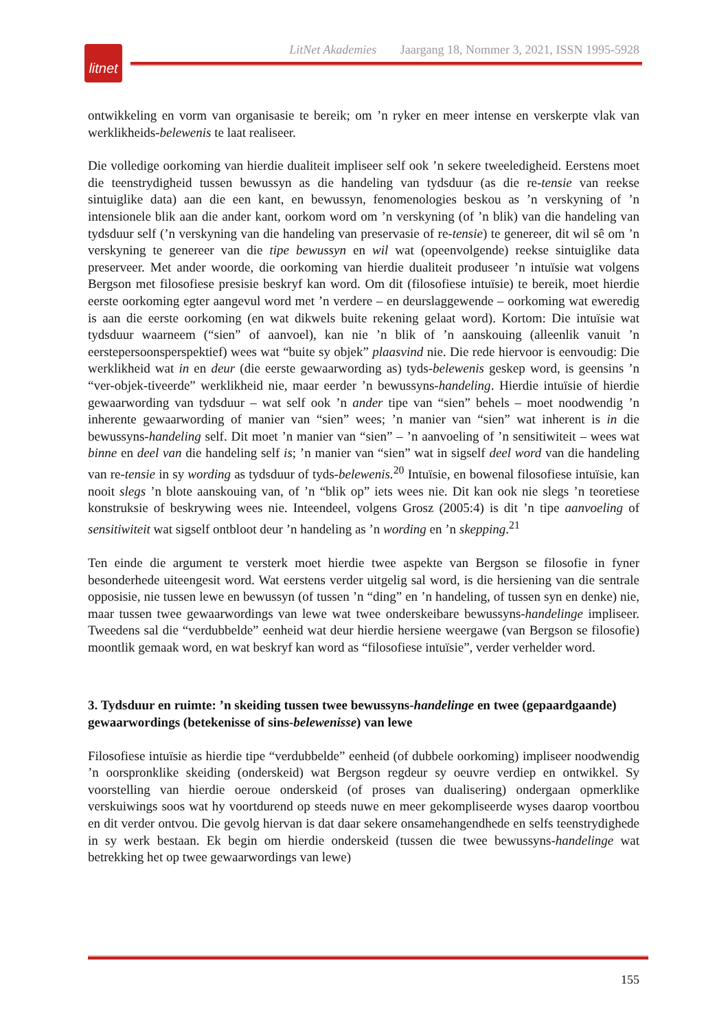litnet
LitNet Akademies Jaargang 18, Nommer 3, 2021, ISSN 1995-5928
ontwikkeling en vorm van organisasie te bereik; om ’n ryker en meer intense en verskerpte vlak van werklikheids-belewenis te laat realiseer.
Die volledige oorkoming van hierdie dualiteit impliseer self ook ’n sekere tweeledigheid. Eerstens moet die teenstrydigheid tussen bewussyn as die handeling van tydsduur (as die re-tensie van reekse sintuiglike data) aan die een kant, en bewussyn, fenomenologies beskou as ’n verskyning of ’n intensionele blik aan die ander kant, oorkom word om ’n verskyning (of ’n blik) van die handeling van tydsduur self (’n verskyning van die handeling van preservasie of re-tensie) te genereer, dit wil sê om ’n verskyning te genereer van die tipe bewussyn en wil wat (opeenvolgende) reekse sintuiglike data preserveer. Met ander woorde, die oorkoming van hierdie dualiteit produseer ’n intuïsie wat volgens Bergson met filosofiese presisie beskryf kan word. Om dit (filosofiese intuïsie) te bereik, moet hierdie eerste oorkoming egter aangevul word met ’n verdere – en deurslaggewende – oorkoming wat eweredig is aan die eerste oorkoming (en wat dikwels buite rekening gelaat word). Kortom: Die intuïsie wat tydsduur waarneem (“sien” of aanvoel), kan nie ’n blik of ’n aanskouing (alleenlik vanuit ’n eerstepersoonsperspektief) wees wat “buite sy objek” plaasvind nie. Die rede hiervoor is eenvoudig: Die werklikheid wat in en deur (die eerste gewaarwording as) tyds-belewenis geskep word, is geensins ’n “ver-objek-tiveerde” werklikheid nie, maar eerder ’n bewussyns-handeling. Hierdie intuïsie of hierdie gewaarwording van tydsduur – wat self ook ’n ander tipe van “sien” behels – moet noodwendig ’n inherente gewaarwording of manier van “sien” wees; ’n manier van “sien” wat inherent is in die bewussyns-handeling self. Dit moet ’n manier van “sien” – ’n aanvoeling of ’n sensitiwiteit – wees wat binne en deel van die handeling self is; ’n manier van “sien” wat in sigself deel word van die handeling van re-tensie in sy wording as tydsduur of tyds-belewenis.<sup>20</sup> Intuïsie, en bowenal filosofiese intuïsie, kan nooit slegs ’n blote aanskouing van, of ’n “blik op” iets wees nie. Dit kan ook nie slegs ’n teoretiese konstruksie of beskrywing wees nie. Inteendeel, volgens Grosz (2005:4) is dit ’n tipe aanvoeling of sensitiwiteit wat sigself ontbloot deur ’n handeling as ’n wording en ’n skepping.<sup>21</sup>
Ten einde die argument te versterk moet hierdie twee aspekte van Bergson se filosofie in fyner besonderhede uiteengesit word. Wat eerstens verder uitgelig sal word, is die hersiening van die sentrale opposisie, nie tussen lewe en bewussyn (of tussen ’n “ding” en ’n handeling, of tussen syn en denke) nie, maar tussen twee gewaarwordings van lewe wat twee onderskeibare bewussyns-handelinge impliseer. Tweedens sal die “verdubbelde” eenheid wat deur hierdie hersiene weergawe (van Bergson se filosofie) moontlik gemaak word, en wat beskryf kan word as “filosofiese intuïsie”, verder verhelder word.
3. Tydsduur en ruimte: ’n skeiding tussen twee bewussyns-handelinge en twee (gepaardgaande) gewaarwordings (betekenisse of sins-belewenisse) van lewe
Filosofiese intuïsie as hierdie tipe “verdubbelde” eenheid (of dubbele oorkoming) impliseer noodwendig ’n oorspronklike skeiding (onderskeid) wat Bergson regdeur sy oeuvre verdiep en ontwikkel. Sy voorstelling van hierdie oeroue onderskeid (of proses van dualisering) ondergaan opmerklike verskuiwings soos wat hy voortdurend op steeds nuwe en meer gekompliseerde wyses daarop voortbou en dit verder ontvou. Die gevolg hiervan is dat daar sekere onsamehangendhede en selfs teenstrydighede in sy werk bestaan. Ek begin om hierdie onderskeid (tussen die twee bewussyns-handelinge wat betrekking het op twee gewaarwordings van lewe)
155